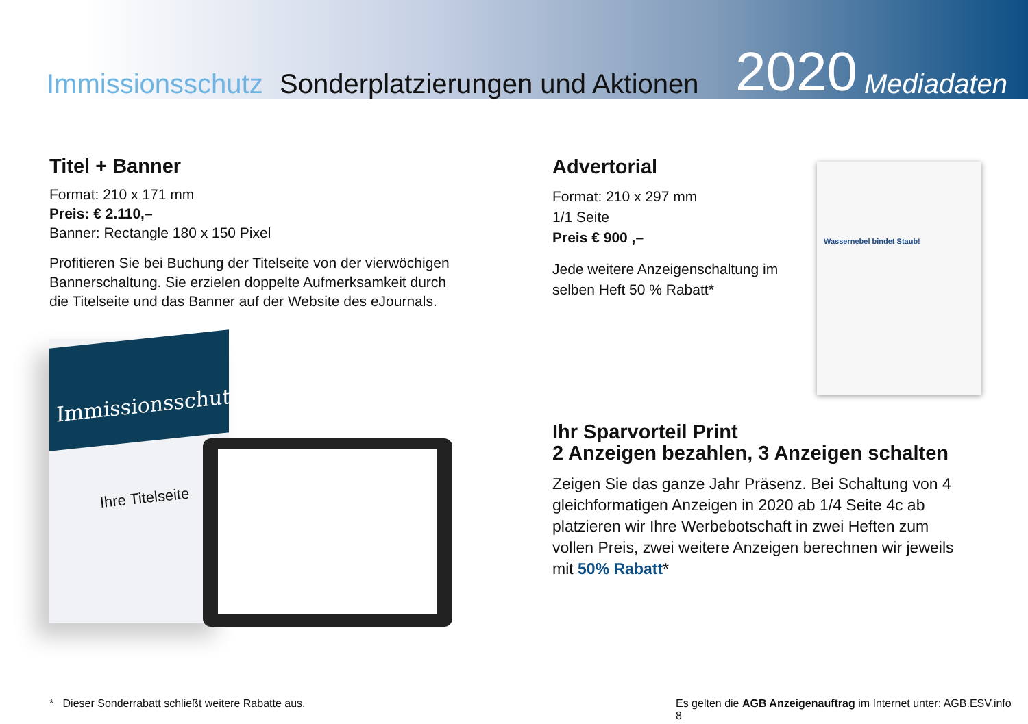Immissionsschutz
Sonderplatzierungen und Aktionen
2020
Mediadaten
Titel + Banner
Format: 210 x 171 mm
Preis: € 2.110,–
Banner: Rectangle 180 x 150 Pixel
Profitieren Sie bei Buchung der Titelseite von der vierwöchigen Bannerschaltung. Sie erzielen doppelte Aufmerksamkeit durch die Titelseite und das Banner auf der Website des eJournals.
Immissionsschutz
Ihre Titelseite
Advertorial
Format: 210 x 297 mm
1/1 Seite
Preis € 900 ,–
Jede weitere Anzeigenschaltung im selben Heft 50 % Rabatt*
Wassernebel bindet Staub!
Ihr Sparvorteil Print
2 Anzeigen bezahlen, 3 Anzeigen schalten
Zeigen Sie das ganze Jahr Präsenz. Bei Schaltung von 4 gleichformatigen Anzeigen in 2020 ab 1/4 Seite 4c ab platzieren wir Ihre Werbebotschaft in zwei Heften zum vollen Preis, zwei weitere Anzeigen berechnen wir jeweils mit 50% Rabatt*
* Dieser Sonderrabatt schließt weitere Rabatte aus.
Es gelten die AGB Anzeigenauftrag im Internet unter: AGB.ESV.info 8